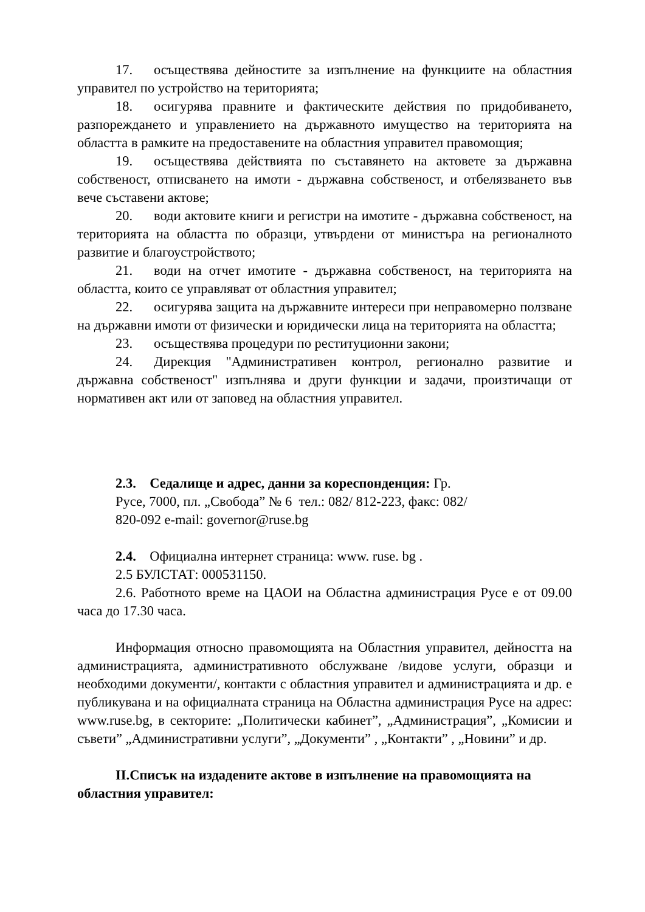17. осъществява дейностите за изпълнение на функциите на областния управител по устройство на територията;
18. осигурява правните и фактическите действия по придобиването, разпореждането и управлението на държавното имущество на територията на областта в рамките на предоставените на областния управител правомощия;
19. осъществява действията по съставянето на актовете за държавна собственост, отписването на имоти - държавна собственост, и отбелязването във вече съставени актове;
20. води актовите книги и регистри на имотите - държавна собственост, на територията на областта по образци, утвърдени от министъра на регионалното развитие и благоустройството;
21. води на отчет имотите - държавна собственост, на територията на областта, които се управляват от областния управител;
22. осигурява защита на държавните интереси при неправомерно ползване на държавни имоти от физически и юридически лица на територията на областта;
23. осъществява процедури по реституционни закони;
24. Дирекция "Административен контрол, регионално развитие и държавна собственост" изпълнява и други функции и задачи, произтичащи от нормативен акт или от заповед на областния управител.
2.3. Седалище и адрес, данни за кореспонденция: Гр.
Русе, 7000, пл. „Свобода” № 6 тел.: 082/ 812-223, факс: 082/
820-092 e-mail: governor@ruse.bg
2.4. Официална интернет страница: www. ruse. bg .
2.5 БУЛСТАТ: 000531150.
2.6. Работното време на ЦАОИ на Областна администрация Русе е от 09.00 часа до 17.30 часа.
Информация относно правомощията на Областния управител, дейността на администрацията, административното обслужване /видове услуги, образци и необходими документи/, контакти с областния управител и администрацията и др. е публикувана и на официалната страница на Областна администрация Русе на адрес: www.ruse.bg, в секторите: „Политически кабинет”, „Администрация”, „Комисии и съвети” „Административни услуги”, „Документи” , „Контакти” , „Новини” и др.
II.Списък на издадените актове в изпълнение на правомощията на областния управител: